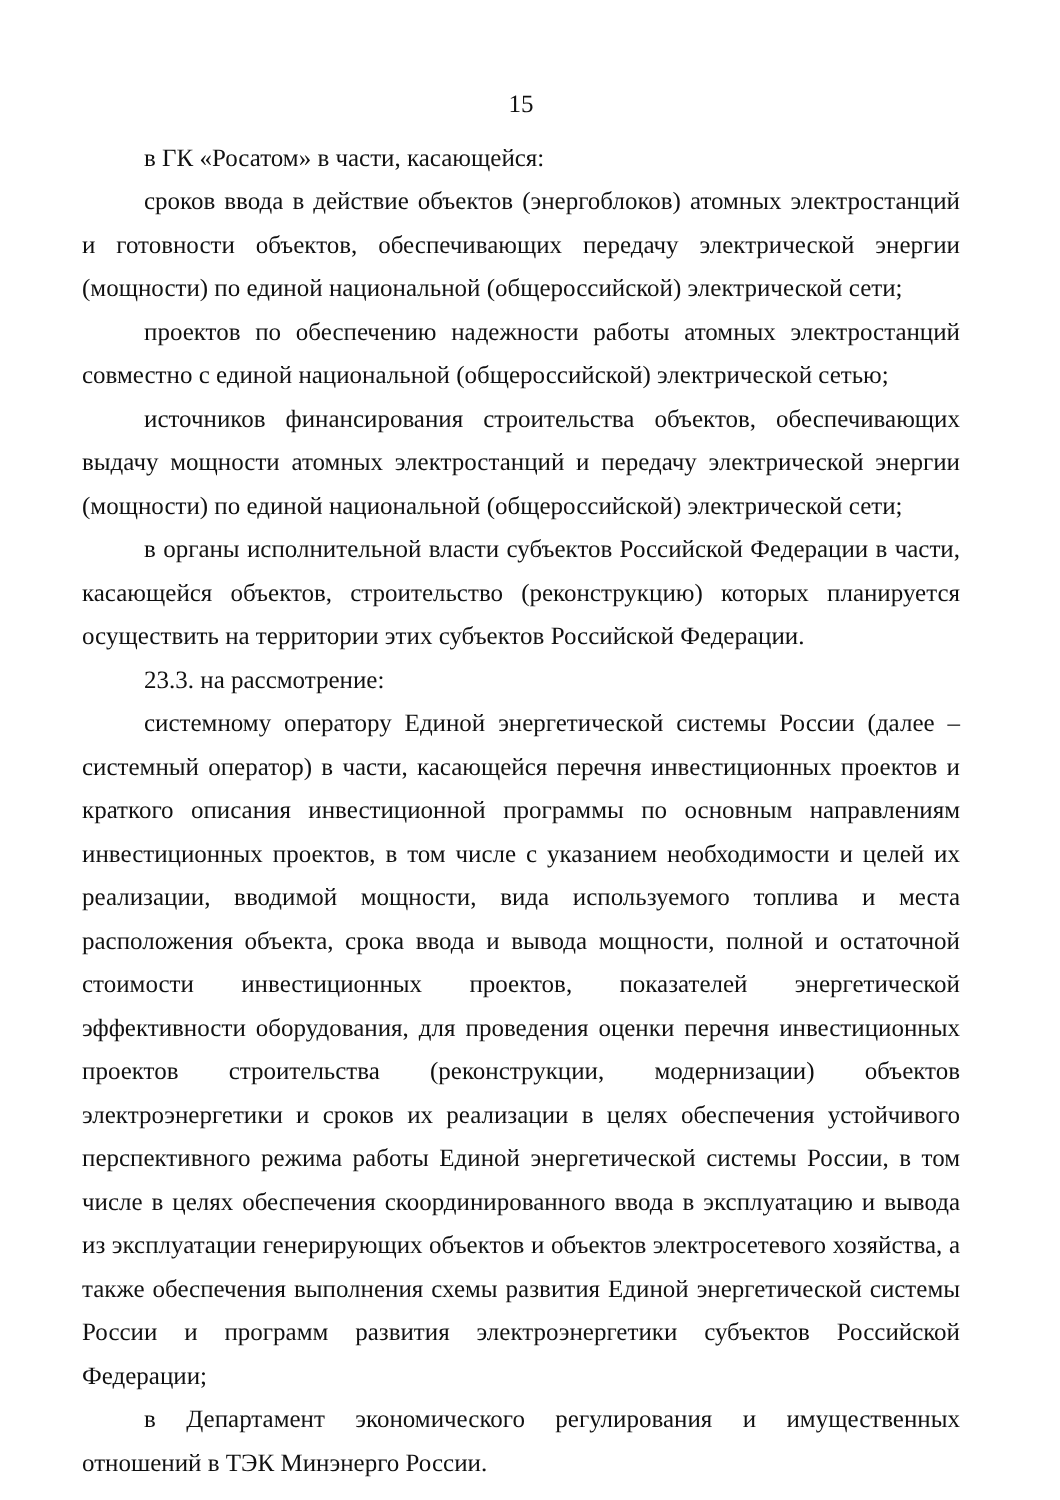15
в ГК «Росатом» в части, касающейся:
сроков ввода в действие объектов (энергоблоков) атомных электростанций и готовности объектов, обеспечивающих передачу электрической энергии (мощности) по единой национальной (общероссийской) электрической сети;
проектов по обеспечению надежности работы атомных электростанций совместно с единой национальной (общероссийской) электрической сетью;
источников финансирования строительства объектов, обеспечивающих выдачу мощности атомных электростанций и передачу электрической энергии (мощности) по единой национальной (общероссийской) электрической сети;
в органы исполнительной власти субъектов Российской Федерации в части, касающейся объектов, строительство (реконструкцию) которых планируется осуществить на территории этих субъектов Российской Федерации.
23.3. на рассмотрение:
системному оператору Единой энергетической системы России (далее – системный оператор) в части, касающейся перечня инвестиционных проектов и краткого описания инвестиционной программы по основным направлениям инвестиционных проектов, в том числе с указанием необходимости и целей их реализации, вводимой мощности, вида используемого топлива и места расположения объекта, срока ввода и вывода мощности, полной и остаточной стоимости инвестиционных проектов, показателей энергетической эффективности оборудования, для проведения оценки перечня инвестиционных проектов строительства (реконструкции, модернизации) объектов электроэнергетики и сроков их реализации в целях обеспечения устойчивого перспективного режима работы Единой энергетической системы России, в том числе в целях обеспечения скоординированного ввода в эксплуатацию и вывода из эксплуатации генерирующих объектов и объектов электросетевого хозяйства, а также обеспечения выполнения схемы развития Единой энергетической системы России и программ развития электроэнергетики субъектов Российской Федерации;
в Департамент экономического регулирования и имущественных отношений в ТЭК Минэнерго России.